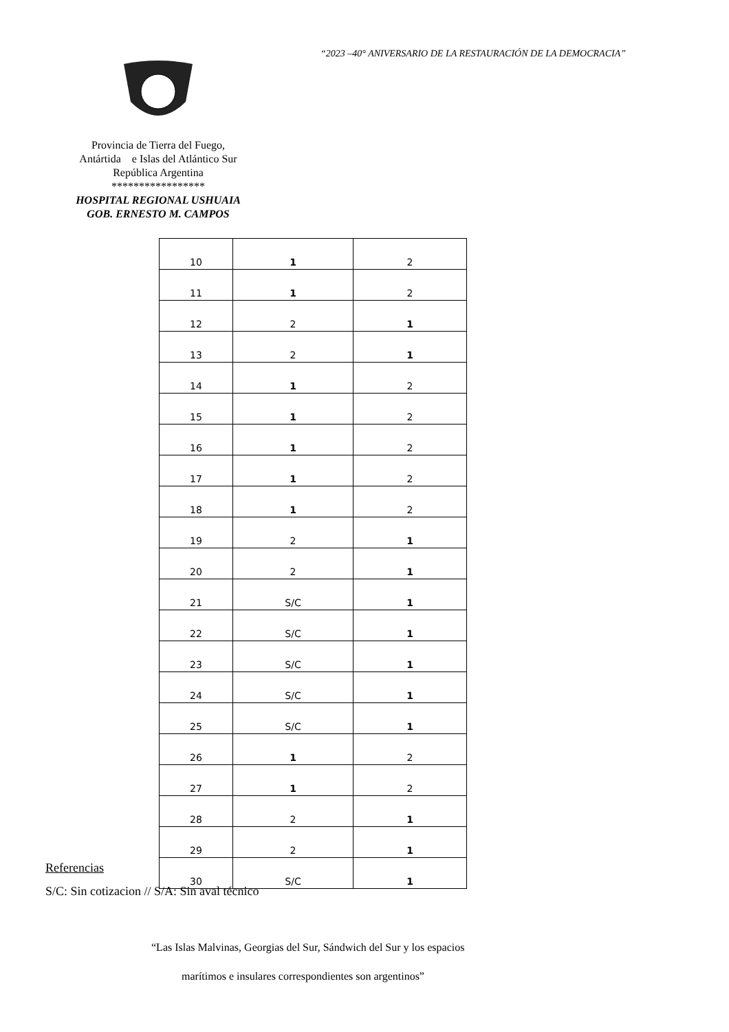“2023 –40° ANIVERSARIO DE LA RESTAURACIÓN DE LA DEMOCRACIA”
Provincia de Tierra del Fuego,
Antártida e Islas del Atlántico Sur
República Argentina
*****************
HOSPITAL REGIONAL USHUAIA
GOB. ERNESTO M. CAMPOS
| 10 | 1 | 2 |
| 11 | 1 | 2 |
| 12 | 2 | 1 |
| 13 | 2 | 1 |
| 14 | 1 | 2 |
| 15 | 1 | 2 |
| 16 | 1 | 2 |
| 17 | 1 | 2 |
| 18 | 1 | 2 |
| 19 | 2 | 1 |
| 20 | 2 | 1 |
| 21 | S/C | 1 |
| 22 | S/C | 1 |
| 23 | S/C | 1 |
| 24 | S/C | 1 |
| 25 | S/C | 1 |
| 26 | 1 | 2 |
| 27 | 1 | 2 |
| 28 | 2 | 1 |
| 29 | 2 | 1 |
| 30 | S/C | 1 |
Referencias
S/C: Sin cotizacion // S/A: Sin aval técnico
“Las Islas Malvinas, Georgias del Sur, Sándwich del Sur y los espacios
marítimos e insulares correspondientes son argentinos”